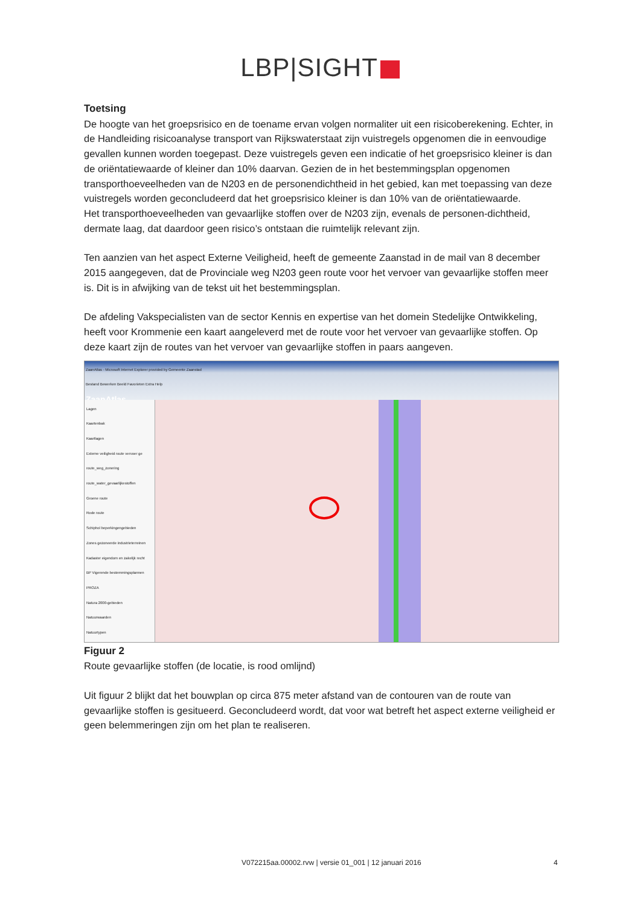LBP|SIGHT
Toetsing
De hoogte van het groepsrisico en de toename ervan volgen normaliter uit een risicoberekening. Echter, in de Handleiding risicoanalyse transport van Rijkswaterstaat zijn vuistregels opgenomen die in eenvoudige gevallen kunnen worden toegepast. Deze vuistregels geven een indicatie of het groepsrisico kleiner is dan de oriëntatiewaarde of kleiner dan 10% daarvan. Gezien de in het bestemmingsplan opgenomen transporthoeveelheden van de N203 en de personendichtheid in het gebied, kan met toepassing van deze vuistregels worden geconcludeerd dat het groepsrisico kleiner is dan 10% van de oriëntatiewaarde.
Het transporthoeveelheden van gevaarlijke stoffen over de N203 zijn, evenals de personen-dichtheid, dermate laag, dat daardoor geen risico’s ontstaan die ruimtelijk relevant zijn.
Ten aanzien van het aspect Externe Veiligheid, heeft de gemeente Zaanstad in de mail van 8 december 2015 aangegeven, dat de Provinciale weg N203 geen route voor het vervoer van gevaarlijke stoffen meer is. Dit is in afwijking van de tekst uit het bestemmingsplan.
De afdeling Vakspecialisten van de sector Kennis en expertise van het domein Stedelijke Ontwikkeling, heeft voor Krommenie een kaart aangeleverd met de route voor het vervoer van gevaarlijke stoffen. Op deze kaart zijn de routes van het vervoer van gevaarlijke stoffen in paars aangeven.
ZaanAtlas - Microsoft Internet Explorer provided by Gemeente Zaanstad
Bestand Bewerken Beeld Favorieten Extra Help
ZaanAtlas
Lagen
Kaartenbak
Kaartlagen
Externe veiligheid route vervoer ge
route_weg_zonering
route_water_gevaarlijkestoffen
Groene route
Rode route
Schiphol beperkingengebieden
Zones gezoneerde industrieterreinen
Kadaster eigendom en zakelijk recht
BP Vigerende bestemmingsplannen
PROZA
Natura 2000-gebieden
Natuurwaarden
Natuurtypen
Figuur 2
Route gevaarlijke stoffen (de locatie, is rood omlijnd)
Uit figuur 2 blijkt dat het bouwplan op circa 875 meter afstand van de contouren van de route van gevaarlijke stoffen is gesitueerd. Geconcludeerd wordt, dat voor wat betreft het aspect externe veiligheid er geen belemmeringen zijn om het plan te realiseren.
V072215aa.00002.rvw | versie 01_001 | 12 januari 2016 4